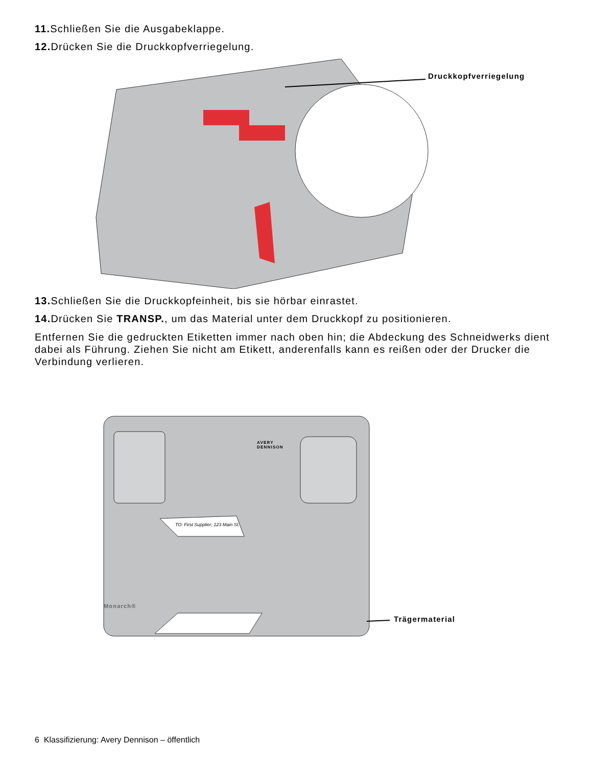11. Schließen Sie die Ausgabeklappe.
12. Drücken Sie die Druckkopfverriegelung.
Druckkopfverriegelung
13. Schließen Sie die Druckkopfeinheit, bis sie hörbar einrastet.
14. Drücken Sie TRANSP., um das Material unter dem Druckkopf zu positionieren.
Entfernen Sie die gedruckten Etiketten immer nach oben hin; die Abdeckung des Schneidwerks dient dabei als Führung. Ziehen Sie nicht am Etikett, anderenfalls kann es reißen oder der Drucker die Verbindung verlieren.
TO: First Supplier; 123 Main St.
AVERY
DENNISON
Monarch®
Trägermaterial
6 Klassifizierung: Avery Dennison – öffentlich